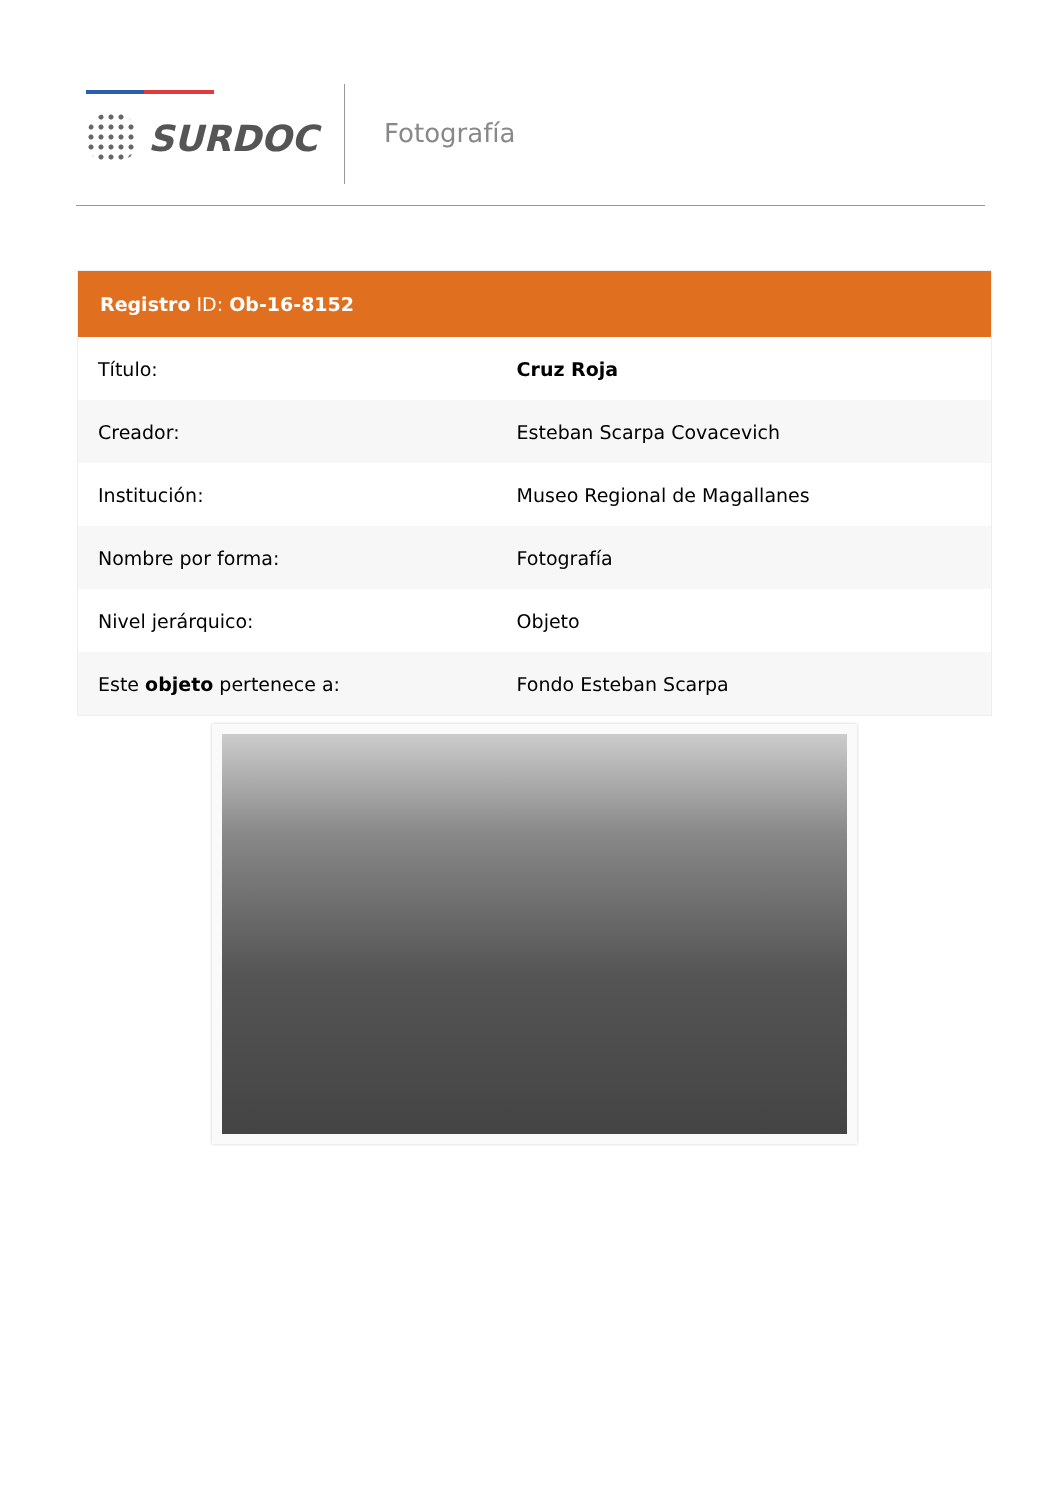SURDOC Fotografía
| Registro ID: Ob-16-8152 | |
| --- | --- |
| Título: | Cruz Roja |
| Creador: | Esteban Scarpa Covacevich |
| Institución: | Museo Regional de Magallanes |
| Nombre por forma: | Fotografía |
| Nivel jerárquico: | Objeto |
| Este objeto pertenece a: | Fondo Esteban Scarpa |